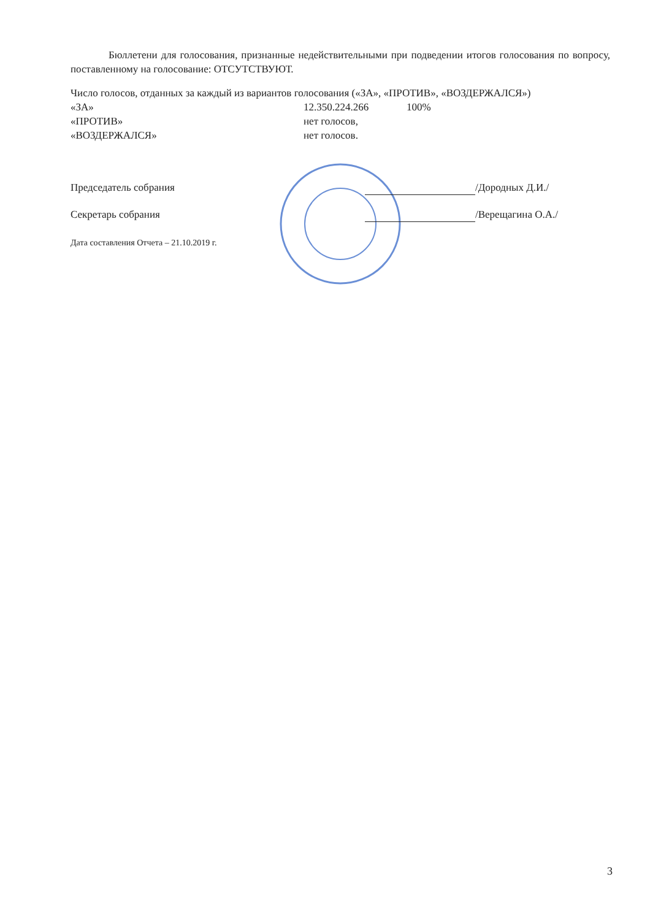Бюллетени для голосования, признанные недействительными при подведении итогов голосования по вопросу, поставленному на голосование: ОТСУТСТВУЮТ.
Число голосов, отданных за каждый из вариантов голосования («ЗА», «ПРОТИВ», «ВОЗДЕРЖАЛСЯ»)
«ЗА» 12.350.224.266 100%
«ПРОТИВ» нет голосов,
«ВОЗДЕРЖАЛСЯ» нет голосов.
Председатель собрания /Дородных Д.И./
Секретарь собрания /Верещагина О.А./
Дата составления Отчета – 21.10.2019 г.
3